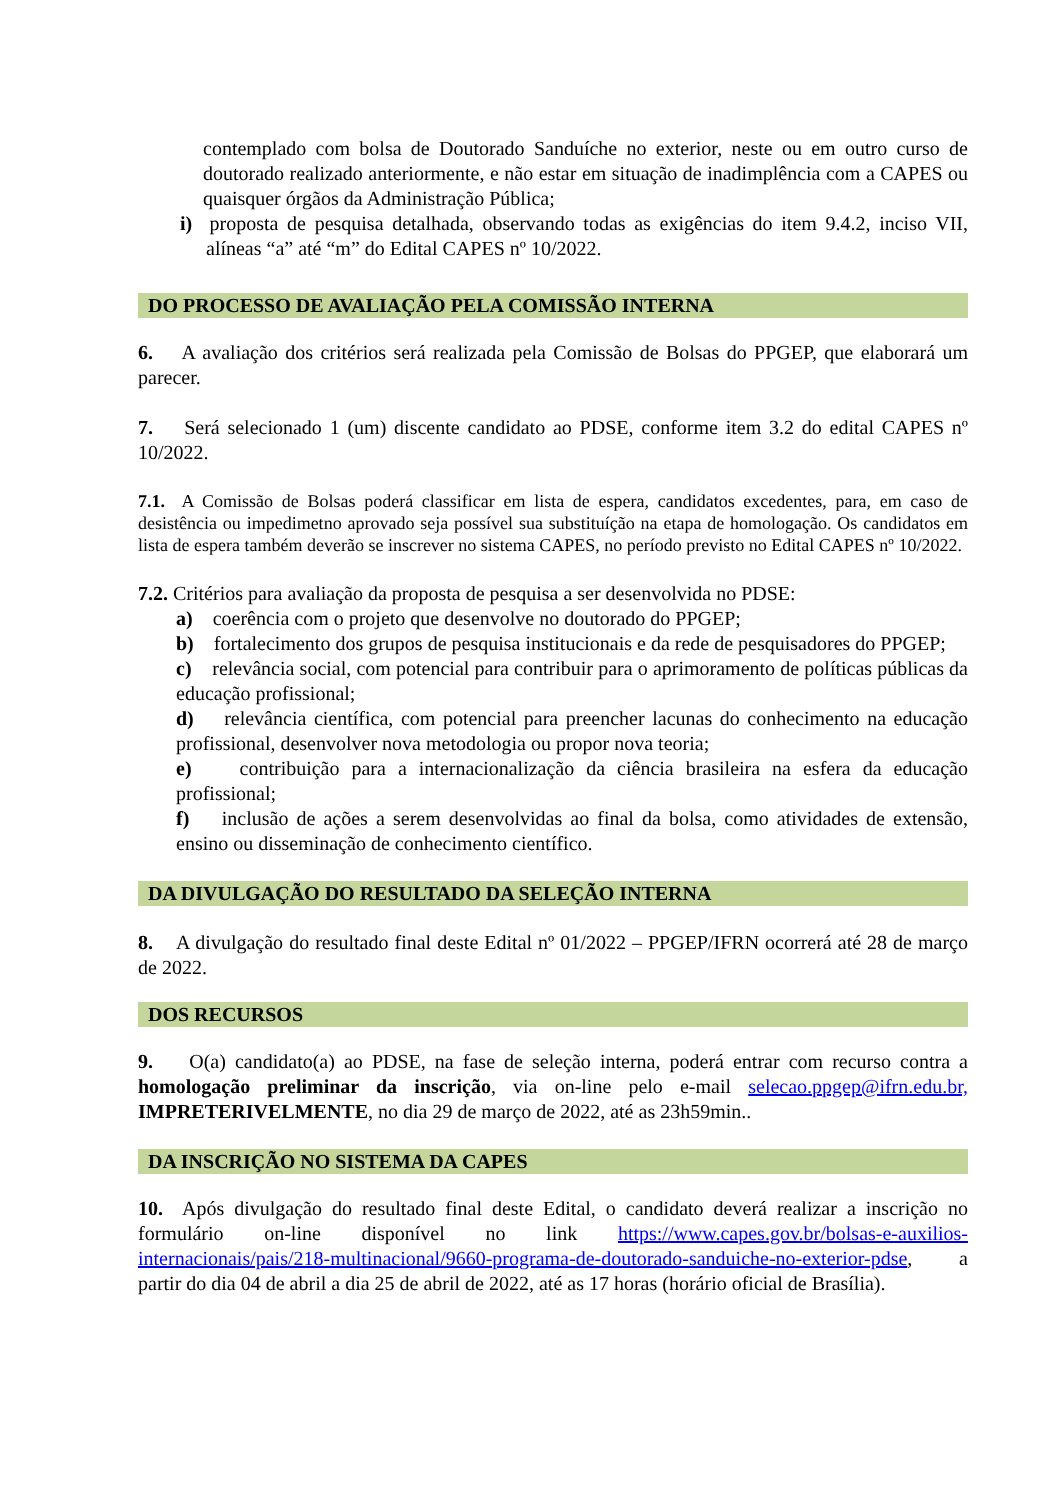contemplado com bolsa de Doutorado Sanduíche no exterior, neste ou em outro curso de doutorado realizado anteriormente, e não estar em situação de inadimplência com a CAPES ou quaisquer órgãos da Administração Pública;
i) proposta de pesquisa detalhada, observando todas as exigências do item 9.4.2, inciso VII, alíneas “a” até “m” do Edital CAPES nº 10/2022.
DO PROCESSO DE AVALIAÇÃO PELA COMISSÃO INTERNA
6. A avaliação dos critérios será realizada pela Comissão de Bolsas do PPGEP, que elaborará um parecer.
7. Será selecionado 1 (um) discente candidato ao PDSE, conforme item 3.2 do edital CAPES nº 10/2022.
7.1. A Comissão de Bolsas poderá classificar em lista de espera, candidatos excedentes, para, em caso de desistência ou impedimetno aprovado seja possível sua substituíção na etapa de homologação. Os candidatos em lista de espera também deverão se inscrever no sistema CAPES, no período previsto no Edital CAPES nº 10/2022.
7.2. Critérios para avaliação da proposta de pesquisa a ser desenvolvida no PDSE:
a) coerência com o projeto que desenvolve no doutorado do PPGEP;
b) fortalecimento dos grupos de pesquisa institucionais e da rede de pesquisadores do PPGEP;
c) relevância social, com potencial para contribuir para o aprimoramento de políticas públicas da educação profissional;
d) relevância científica, com potencial para preencher lacunas do conhecimento na educação profissional, desenvolver nova metodologia ou propor nova teoria;
e) contribuição para a internacionalização da ciência brasileira na esfera da educação profissional;
f) inclusão de ações a serem desenvolvidas ao final da bolsa, como atividades de extensão, ensino ou disseminação de conhecimento científico.
DA DIVULGAÇÃO DO RESULTADO DA SELEÇÃO INTERNA
8. A divulgação do resultado final deste Edital nº 01/2022 – PPGEP/IFRN ocorrerá até 28 de março de 2022.
DOS RECURSOS
9. O(a) candidato(a) ao PDSE, na fase de seleção interna, poderá entrar com recurso contra a homologação preliminar da inscrição, via on-line pelo e-mail selecao.ppgep@ifrn.edu.br, IMPRETERIVELMENTE, no dia 29 de março de 2022, até as 23h59min..
DA INSCRIÇÃO NO SISTEMA DA CAPES
10. Após divulgação do resultado final deste Edital, o candidato deverá realizar a inscrição no formulário on-line disponível no link https://www.capes.gov.br/bolsas-e-auxilios-internacionais/pais/218-multinacional/9660-programa-de-doutorado-sanduiche-no-exterior-pdse, a partir do dia 04 de abril a dia 25 de abril de 2022, até as 17 horas (horário oficial de Brasília).